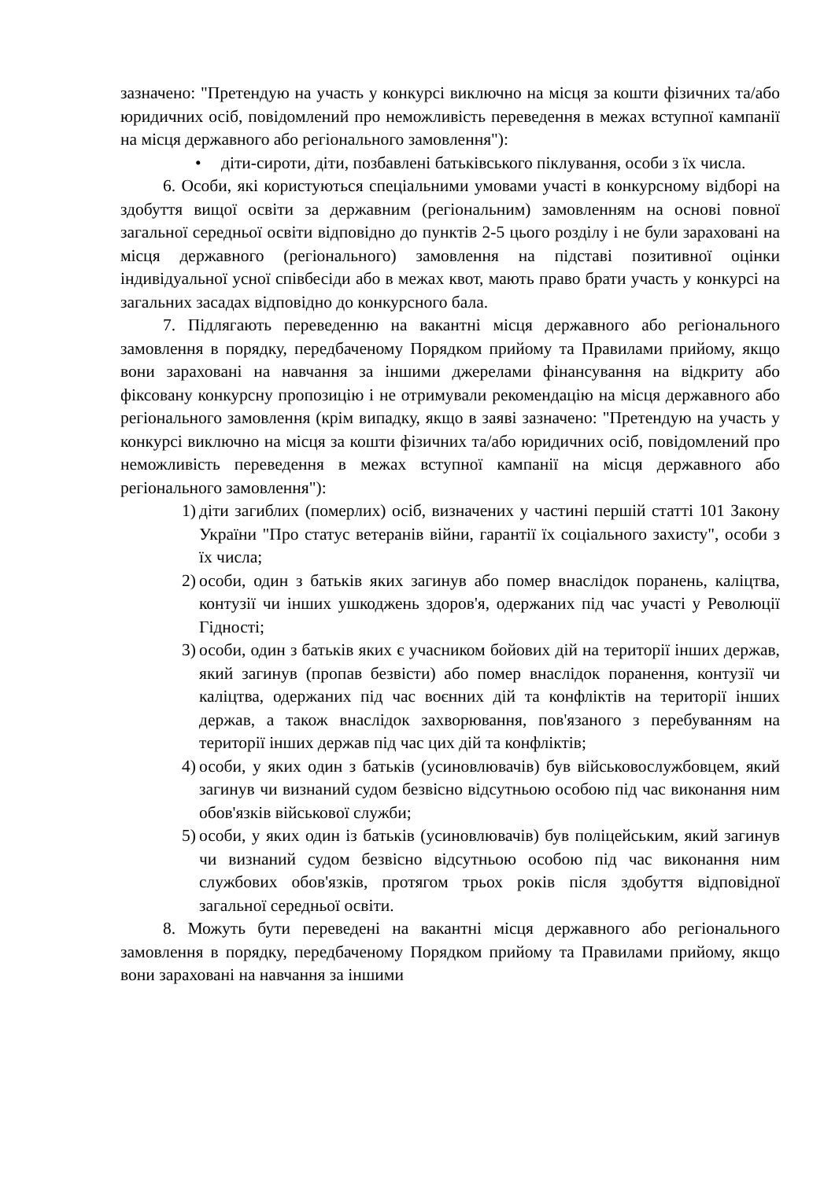зазначено: "Претендую на участь у конкурсі виключно на місця за кошти фізичних та/або юридичних осіб, повідомлений про неможливість переведення в межах вступної кампанії на місця державного або регіонального замовлення"):
• діти-сироти, діти, позбавлені батьківського піклування, особи з їх числа.
6. Особи, які користуються спеціальними умовами участі в конкурсному відборі на здобуття вищої освіти за державним (регіональним) замовленням на основі повної загальної середньої освіти відповідно до пунктів 2-5 цього розділу і не були зараховані на місця державного (регіонального) замовлення на підставі позитивної оцінки індивідуальної усної співбесіди або в межах квот, мають право брати участь у конкурсі на загальних засадах відповідно до конкурсного бала.
7. Підлягають переведенню на вакантні місця державного або регіонального замовлення в порядку, передбаченому Порядком прийому та Правилами прийому, якщо вони зараховані на навчання за іншими джерелами фінансування на відкриту або фіксовану конкурсну пропозицію і не отримували рекомендацію на місця державного або регіонального замовлення (крім випадку, якщо в заяві зазначено: "Претендую на участь у конкурсі виключно на місця за кошти фізичних та/або юридичних осіб, повідомлений про неможливість переведення в межах вступної кампанії на місця державного або регіонального замовлення"):
1) діти загиблих (померлих) осіб, визначених у частині першій статті 101 Закону України "Про статус ветеранів війни, гарантії їх соціального захисту", особи з їх числа;
2) особи, один з батьків яких загинув або помер внаслідок поранень, каліцтва, контузії чи інших ушкоджень здоров'я, одержаних під час участі у Революції Гідності;
3) особи, один з батьків яких є учасником бойових дій на території інших держав, який загинув (пропав безвісти) або помер внаслідок поранення, контузії чи каліцтва, одержаних під час воєнних дій та конфліктів на території інших держав, а також внаслідок захворювання, пов'язаного з перебуванням на території інших держав під час цих дій та конфліктів;
4) особи, у яких один з батьків (усиновлювачів) був військовослужбовцем, який загинув чи визнаний судом безвісно відсутньою особою під час виконання ним обов'язків військової служби;
5) особи, у яких один із батьків (усиновлювачів) був поліцейським, який загинув чи визнаний судом безвісно відсутньою особою під час виконання ним службових обов'язків, протягом трьох років після здобуття відповідної загальної середньої освіти.
8. Можуть бути переведені на вакантні місця державного або регіонального замовлення в порядку, передбаченому Порядком прийому та Правилами прийому, якщо вони зараховані на навчання за іншими